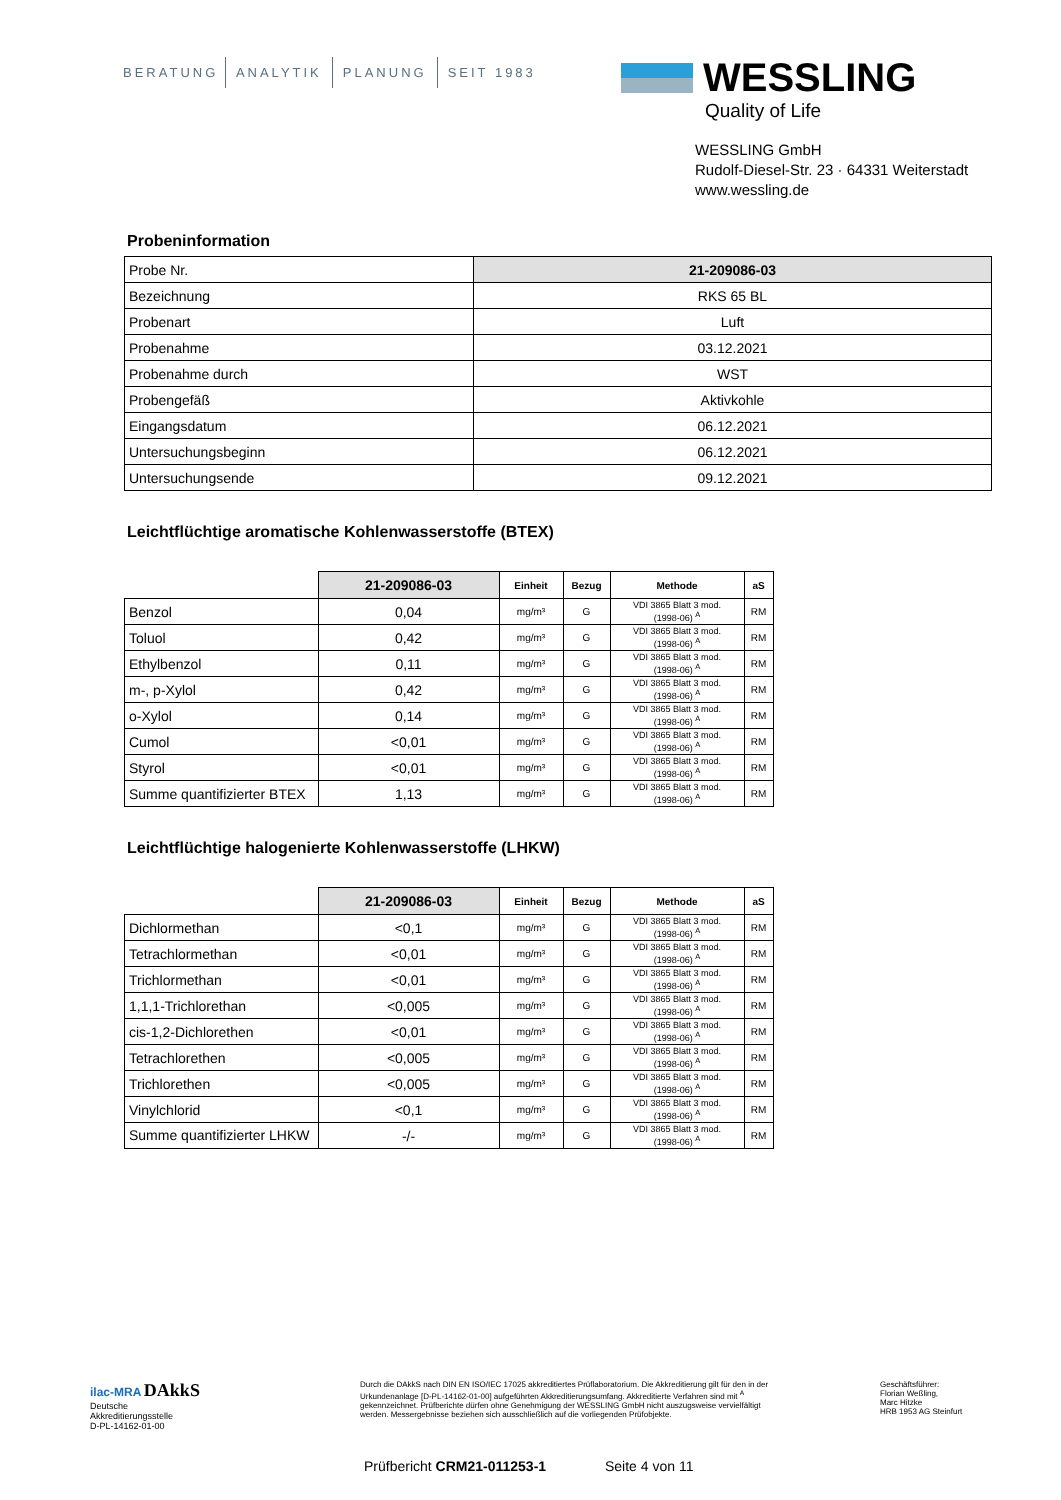BERATUNG ANALYTIK PLANUNG SEIT 1983
WESSLING
Quality of Life
WESSLING GmbH
Rudolf-Diesel-Str. 23 · 64331 Weiterstadt
www.wessling.de
Probeninformation
| Probe Nr. | 21-209086-03 |
| Bezeichnung | RKS 65 BL |
| Probenart | Luft |
| Probenahme | 03.12.2021 |
| Probenahme durch | WST |
| Probengefäß | Aktivkohle |
| Eingangsdatum | 06.12.2021 |
| Untersuchungsbeginn | 06.12.2021 |
| Untersuchungsende | 09.12.2021 |
Leichtflüchtige aromatische Kohlenwasserstoffe (BTEX)
| | 21-209086-03 | Einheit | Bezug | Methode | aS |
| --- | --- | --- | --- | --- | --- |
| Benzol | 0,04 | mg/m³ | G | VDI 3865 Blatt 3 mod. (1998-06) <sup>A</sup> | RM |
| Toluol | 0,42 | mg/m³ | G | VDI 3865 Blatt 3 mod. (1998-06) <sup>A</sup> | RM |
| Ethylbenzol | 0,11 | mg/m³ | G | VDI 3865 Blatt 3 mod. (1998-06) <sup>A</sup> | RM |
| m-, p-Xylol | 0,42 | mg/m³ | G | VDI 3865 Blatt 3 mod. (1998-06) <sup>A</sup> | RM |
| o-Xylol | 0,14 | mg/m³ | G | VDI 3865 Blatt 3 mod. (1998-06) <sup>A</sup> | RM |
| Cumol | <0,01 | mg/m³ | G | VDI 3865 Blatt 3 mod. (1998-06) <sup>A</sup> | RM |
| Styrol | <0,01 | mg/m³ | G | VDI 3865 Blatt 3 mod. (1998-06) <sup>A</sup> | RM |
| Summe quantifizierter BTEX | 1,13 | mg/m³ | G | VDI 3865 Blatt 3 mod. (1998-06) <sup>A</sup> | RM |
Leichtflüchtige halogenierte Kohlenwasserstoffe (LHKW)
| | 21-209086-03 | Einheit | Bezug | Methode | aS |
| --- | --- | --- | --- | --- | --- |
| Dichlormethan | <0,1 | mg/m³ | G | VDI 3865 Blatt 3 mod. (1998-06) <sup>A</sup> | RM |
| Tetrachlormethan | <0,01 | mg/m³ | G | VDI 3865 Blatt 3 mod. (1998-06) <sup>A</sup> | RM |
| Trichlormethan | <0,01 | mg/m³ | G | VDI 3865 Blatt 3 mod. (1998-06) <sup>A</sup> | RM |
| 1,1,1-Trichlorethan | <0,005 | mg/m³ | G | VDI 3865 Blatt 3 mod. (1998-06) <sup>A</sup> | RM |
| cis-1,2-Dichlorethen | <0,01 | mg/m³ | G | VDI 3865 Blatt 3 mod. (1998-06) <sup>A</sup> | RM |
| Tetrachlorethen | <0,005 | mg/m³ | G | VDI 3865 Blatt 3 mod. (1998-06) <sup>A</sup> | RM |
| Trichlorethen | <0,005 | mg/m³ | G | VDI 3865 Blatt 3 mod. (1998-06) <sup>A</sup> | RM |
| Vinylchlorid | <0,1 | mg/m³ | G | VDI 3865 Blatt 3 mod. (1998-06) <sup>A</sup> | RM |
| Summe quantifizierter LHKW | -/- | mg/m³ | G | VDI 3865 Blatt 3 mod. (1998-06) <sup>A</sup> | RM |
ilac-MRA DAkkS
Deutsche
Akkreditierungsstelle
D-PL-14162-01-00
Durch die DAkkS nach DIN EN ISO/IEC 17025 akkreditiertes Prüflaboratorium. Die Akkreditierung gilt für den in der Urkundenanlage [D-PL-14162-01-00] aufgeführten Akkreditierungsumfang. Akkreditierte Verfahren sind mit <sup>A</sup> gekennzeichnet. Prüfberichte dürfen ohne Genehmigung der WESSLING GmbH nicht auszugsweise vervielfältigt werden. Messergebnisse beziehen sich ausschließlich auf die vorliegenden Prüfobjekte.
Geschäftsführer:
Florian Weßling,
Marc Hitzke
HRB 1953 AG Steinfurt
Prüfbericht CRM21-011253-1 Seite 4 von 11